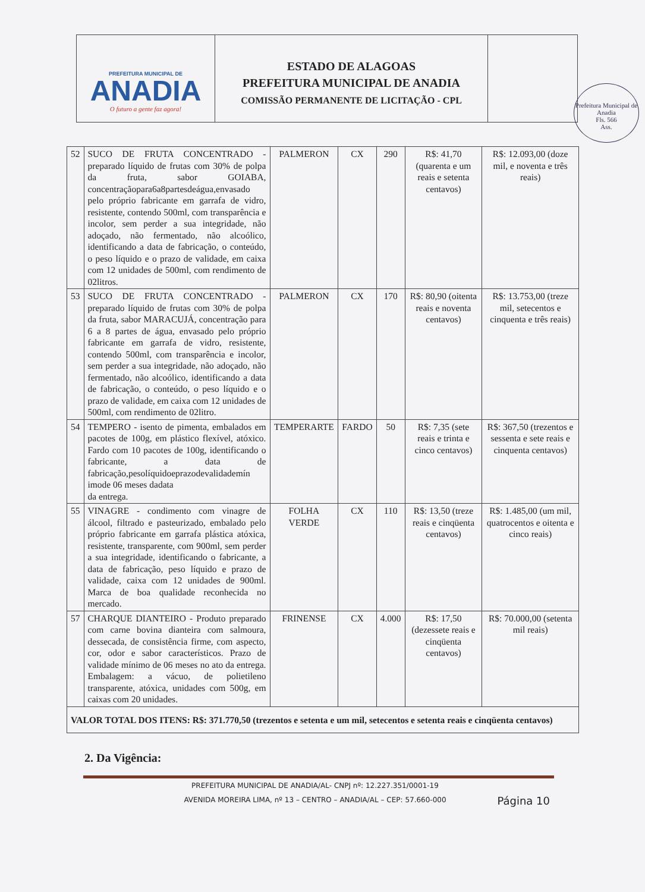PREFEITURA MUNICIPAL DE
ANADIA
O futuro a gente faz agora!
ESTADO DE ALAGOAS
PREFEITURA MUNICIPAL DE ANADIA
COMISSÃO PERMANENTE DE LICITAÇÃO - CPL
Prefeitura Municipal de Anadia
Fls. 566
Ass.
| 52 | SUCO DE FRUTA CONCENTRADO - preparado líquido de frutas com 30% de polpa da fruta, sabor GOIABA, concentraçãopara6a8partesdeágua,envasado pelo próprio fabricante em garrafa de vidro, resistente, contendo 500ml, com transparência e incolor, sem perder a sua integridade, não adoçado, não fermentado, não alcoólico, identificando a data de fabricação, o conteúdo, o peso líquido e o prazo de validade, em caixa com 12 unidades de 500ml, com rendimento de 02litros. | PALMERON | CX | 290 | R$: 41,70 (quarenta e um reais e setenta centavos) | R$: 12.093,00 (doze mil, e noventa e três reais) |
| 53 | SUCO DE FRUTA CONCENTRADO - preparado líquido de frutas com 30% de polpa da fruta, sabor MARACUJÁ, concentração para 6 a 8 partes de água, envasado pelo próprio fabricante em garrafa de vidro, resistente, contendo 500ml, com transparência e incolor, sem perder a sua integridade, não adoçado, não fermentado, não alcoólico, identificando a data de fabricação, o conteúdo, o peso líquido e o prazo de validade, em caixa com 12 unidades de 500ml, com rendimento de 02litro. | PALMERON | CX | 170 | R$: 80,90 (oitenta reais e noventa centavos) | R$: 13.753,00 (treze mil, setecentos e cinquenta e três reais) |
| 54 | TEMPERO - isento de pimenta, embalados em pacotes de 100g, em plástico flexível, atóxico. Fardo com 10 pacotes de 100g, identificando o fabricante, a data de fabricação,pesolíquidoeprazodevalidademín imode 06 meses dadata da entrega. | TEMPERARTE | FARDO | 50 | R$: 7,35 (sete reais e trinta e cinco centavos) | R$: 367,50 (trezentos e sessenta e sete reais e cinquenta centavos) |
| 55 | VINAGRE - condimento com vinagre de álcool, filtrado e pasteurizado, embalado pelo próprio fabricante em garrafa plástica atóxica, resistente, transparente, com 900ml, sem perder a sua integridade, identificando o fabricante, a data de fabricação, peso líquido e prazo de validade, caixa com 12 unidades de 900ml. Marca de boa qualidade reconhecida no mercado. | FOLHA VERDE | CX | 110 | R$: 13,50 (treze reais e cinqüenta centavos) | R$: 1.485,00 (um mil, quatrocentos e oitenta e cinco reais) |
| 57 | CHARQUE DIANTEIRO - Produto preparado com carne bovina dianteira com salmoura, dessecada, de consistência firme, com aspecto, cor, odor e sabor característicos. Prazo de validade mínimo de 06 meses no ato da entrega. Embalagem: a vácuo, de polietileno transparente, atóxica, unidades com 500g, em caixas com 20 unidades. | FRINENSE | CX | 4.000 | R$: 17,50 (dezessete reais e cinqüenta centavos) | R$: 70.000,00 (setenta mil reais) |
| VALOR TOTAL DOS ITENS: R$: 371.770,50 (trezentos e setenta e um mil, setecentos e setenta reais e cinqüenta centavos) | | | | | | |
2. Da Vigência:
PREFEITURA MUNICIPAL DE ANADIA/AL- CNPJ nº: 12.227.351/0001-19
AVENIDA MOREIRA LIMA, nº 13 – CENTRO – ANADIA/AL – CEP: 57.660-000
Página 10